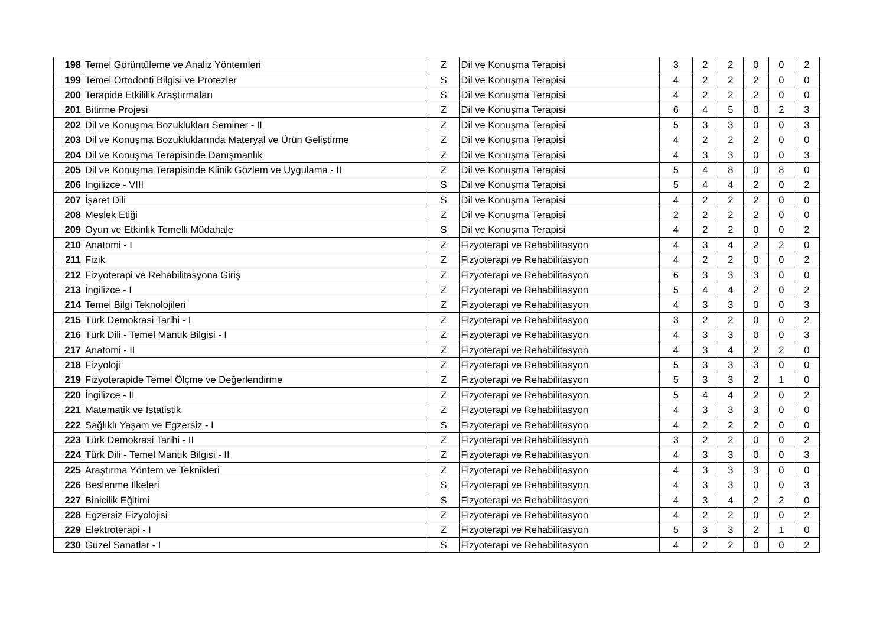| 198 | Temel Görüntüleme ve Analiz Yöntemleri | Z | Dil ve Konuşma Terapisi | 3 | 2 | 2 | 0 | 0 | 2 |
| 199 | Temel Ortodonti Bilgisi ve Protezler | S | Dil ve Konuşma Terapisi | 4 | 2 | 2 | 2 | 0 | 0 |
| 200 | Terapide Etkililik Araştırmaları | S | Dil ve Konuşma Terapisi | 4 | 2 | 2 | 2 | 0 | 0 |
| 201 | Bitirme Projesi | Z | Dil ve Konuşma Terapisi | 6 | 4 | 5 | 0 | 2 | 3 |
| 202 | Dil ve Konuşma Bozuklukları Seminer - II | Z | Dil ve Konuşma Terapisi | 5 | 3 | 3 | 0 | 0 | 3 |
| 203 | Dil ve Konuşma Bozukluklarında Materyal ve Ürün Geliştirme | Z | Dil ve Konuşma Terapisi | 4 | 2 | 2 | 2 | 0 | 0 |
| 204 | Dil ve Konuşma Terapisinde Danışmanlık | Z | Dil ve Konuşma Terapisi | 4 | 3 | 3 | 0 | 0 | 3 |
| 205 | Dil ve Konuşma Terapisinde Klinik Gözlem ve Uygulama - II | Z | Dil ve Konuşma Terapisi | 5 | 4 | 8 | 0 | 8 | 0 |
| 206 | İngilizce - VIII | S | Dil ve Konuşma Terapisi | 5 | 4 | 4 | 2 | 0 | 2 |
| 207 | İşaret Dili | S | Dil ve Konuşma Terapisi | 4 | 2 | 2 | 2 | 0 | 0 |
| 208 | Meslek Etiği | Z | Dil ve Konuşma Terapisi | 2 | 2 | 2 | 2 | 0 | 0 |
| 209 | Oyun ve Etkinlik Temelli Müdahale | S | Dil ve Konuşma Terapisi | 4 | 2 | 2 | 0 | 0 | 2 |
| 210 | Anatomi - I | Z | Fizyoterapi ve Rehabilitasyon | 4 | 3 | 4 | 2 | 2 | 0 |
| 211 | Fizik | Z | Fizyoterapi ve Rehabilitasyon | 4 | 2 | 2 | 0 | 0 | 2 |
| 212 | Fizyoterapi ve Rehabilitasyona Giriş | Z | Fizyoterapi ve Rehabilitasyon | 6 | 3 | 3 | 3 | 0 | 0 |
| 213 | İngilizce - I | Z | Fizyoterapi ve Rehabilitasyon | 5 | 4 | 4 | 2 | 0 | 2 |
| 214 | Temel Bilgi Teknolojileri | Z | Fizyoterapi ve Rehabilitasyon | 4 | 3 | 3 | 0 | 0 | 3 |
| 215 | Türk Demokrasi Tarihi - I | Z | Fizyoterapi ve Rehabilitasyon | 3 | 2 | 2 | 0 | 0 | 2 |
| 216 | Türk Dili - Temel Mantık Bilgisi - I | Z | Fizyoterapi ve Rehabilitasyon | 4 | 3 | 3 | 0 | 0 | 3 |
| 217 | Anatomi - II | Z | Fizyoterapi ve Rehabilitasyon | 4 | 3 | 4 | 2 | 2 | 0 |
| 218 | Fizyoloji | Z | Fizyoterapi ve Rehabilitasyon | 5 | 3 | 3 | 3 | 0 | 0 |
| 219 | Fizyoterapide Temel Ölçme ve Değerlendirme | Z | Fizyoterapi ve Rehabilitasyon | 5 | 3 | 3 | 2 | 1 | 0 |
| 220 | İngilizce - II | Z | Fizyoterapi ve Rehabilitasyon | 5 | 4 | 4 | 2 | 0 | 2 |
| 221 | Matematik ve İstatistik | Z | Fizyoterapi ve Rehabilitasyon | 4 | 3 | 3 | 3 | 0 | 0 |
| 222 | Sağlıklı Yaşam ve Egzersiz - I | S | Fizyoterapi ve Rehabilitasyon | 4 | 2 | 2 | 2 | 0 | 0 |
| 223 | Türk Demokrasi Tarihi - II | Z | Fizyoterapi ve Rehabilitasyon | 3 | 2 | 2 | 0 | 0 | 2 |
| 224 | Türk Dili - Temel Mantık Bilgisi - II | Z | Fizyoterapi ve Rehabilitasyon | 4 | 3 | 3 | 0 | 0 | 3 |
| 225 | Araştırma Yöntem ve Teknikleri | Z | Fizyoterapi ve Rehabilitasyon | 4 | 3 | 3 | 3 | 0 | 0 |
| 226 | Beslenme İlkeleri | S | Fizyoterapi ve Rehabilitasyon | 4 | 3 | 3 | 0 | 0 | 3 |
| 227 | Binicilik Eğitimi | S | Fizyoterapi ve Rehabilitasyon | 4 | 3 | 4 | 2 | 2 | 0 |
| 228 | Egzersiz Fizyolojisi | Z | Fizyoterapi ve Rehabilitasyon | 4 | 2 | 2 | 0 | 0 | 2 |
| 229 | Elektroterapi - I | Z | Fizyoterapi ve Rehabilitasyon | 5 | 3 | 3 | 2 | 1 | 0 |
| 230 | Güzel Sanatlar - I | S | Fizyoterapi ve Rehabilitasyon | 4 | 2 | 2 | 0 | 0 | 2 |